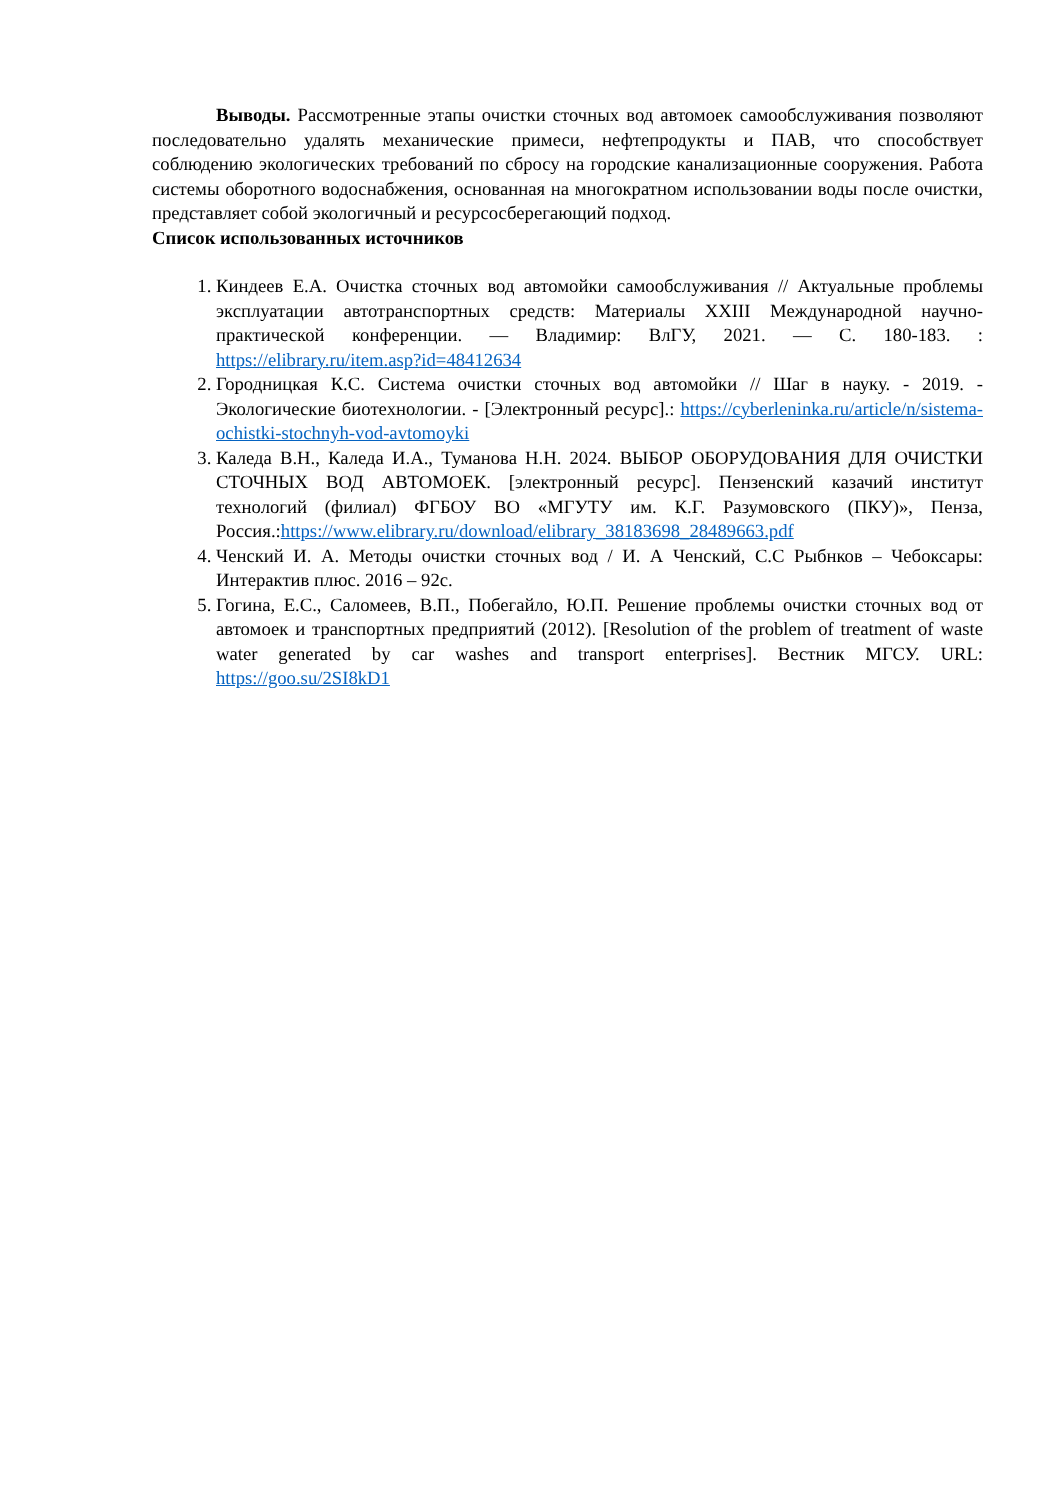Выводы. Рассмотренные этапы очистки сточных вод автомоек самообслуживания позволяют последовательно удалять механические примеси, нефтепродукты и ПАВ, что способствует соблюдению экологических требований по сбросу на городские канализационные сооружения. Работа системы оборотного водоснабжения, основанная на многократном использовании воды после очистки, представляет собой экологичный и ресурсосберегающий подход.
Список использованных источников
1. Киндеев Е.А. Очистка сточных вод автомойки самообслуживания // Актуальные проблемы эксплуатации автотранспортных средств: Материалы XXIII Международной научно-практической конференции. — Владимир: ВлГУ, 2021. — С. 180-183. : https://elibrary.ru/item.asp?id=48412634
2. Городницкая К.С. Система очистки сточных вод автомойки // Шаг в науку. - 2019. - Экологические биотехнологии. - [Электронный ресурс].: https://cyberleninka.ru/article/n/sistema-ochistki-stochnyh-vod-avtomoyki
3. Каледа В.Н., Каледа И.А., Туманова Н.Н. 2024. ВЫБОР ОБОРУДОВАНИЯ ДЛЯ ОЧИСТКИ СТОЧНЫХ ВОД АВТОМОЕК. [электронный ресурс]. Пензенский казачий институт технологий (филиал) ФГБОУ ВО «МГУТУ им. К.Г. Разумовского (ПКУ)», Пенза, Россия.:https://www.elibrary.ru/download/elibrary_38183698_28489663.pdf
4. Ченский И. А. Методы очистки сточных вод / И. А Ченский, С.С Рыбнков – Чебоксары: Интерактив плюс. 2016 – 92с.
5. Гогина, Е.С., Саломеев, В.П., Побегайло, Ю.П. Решение проблемы очистки сточных вод от автомоек и транспортных предприятий (2012). [Resolution of the problem of treatment of waste water generated by car washes and transport enterprises]. Вестник МГСУ. URL: https://goo.su/2SI8kD1